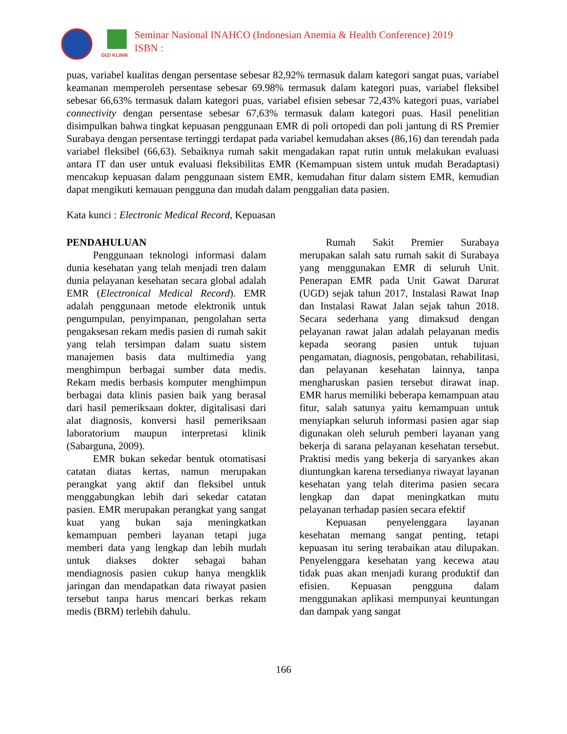GIZI KLINIK
Seminar Nasional INAHCO (Indonesian Anemia & Health Conference) 2019
ISBN :
puas, variabel kualitas dengan persentase sebesar 82,92% termasuk dalam kategori sangat puas, variabel keamanan memperoleh persentase sebesar 69.98% termasuk dalam kategori puas, variabel fleksibel sebesar 66,63% termasuk dalam kategori puas, variabel efisien sebesar 72,43% kategori puas, variabel connectivity dengan persentase sebesar 67,63% termasuk dalam kategori puas. Hasil penelitian disimpulkan bahwa tingkat kepuasan penggunaan EMR di poli ortopedi dan poli jantung di RS Premier Surabaya dengan persentase tertinggi terdapat pada variabel kemudahan akses (86,16) dan terendah pada variabel fleksibel (66,63). Sebaiknya rumah sakit mengadakan rapat rutin untuk melakukan evaluasi antara IT dan user untuk evaluasi fleksibilitas EMR (Kemampuan sistem untuk mudah Beradaptasi) mencakup kepuasan dalam penggunaan sistem EMR, kemudahan fitur dalam sistem EMR, kemudian dapat mengikuti kemauan pengguna dan mudah dalam penggalian data pasien.
Kata kunci : Electronic Medical Record, Kepuasan
PENDAHULUAN
Penggunaan teknologi informasi dalam dunia kesehatan yang telah menjadi tren dalam dunia pelayanan kesehatan secara global adalah EMR (Electronical Medical Record). EMR adalah penggunaan metode elektronik untuk pengumpulan, penyimpanan, pengolahan serta pengaksesan rekam medis pasien di rumah sakit yang telah tersimpan dalam suatu sistem manajemen basis data multimedia yang menghimpun berbagai sumber data medis. Rekam medis berbasis komputer menghimpun berbagai data klinis pasien baik yang berasal dari hasil pemeriksaan dokter, digitalisasi dari alat diagnosis, konversi hasil pemeriksaan laboratorium maupun interpretasi klinik (Sabarguna, 2009).
EMR bukan sekedar bentuk otomatisasi catatan diatas kertas, namun merupakan perangkat yang aktif dan fleksibel untuk menggabungkan lebih dari sekedar catatan pasien. EMR merupakan perangkat yang sangat kuat yang bukan saja meningkatkan kemampuan pemberi layanan tetapi juga memberi data yang lengkap dan lebih mudah untuk diakses dokter sebagai bahan mendiagnosis pasien cukup hanya mengklik jaringan dan mendapatkan data riwayat pasien tersebut tanpa harus mencari berkas rekam medis (BRM) terlebih dahulu.
Rumah Sakit Premier Surabaya merupakan salah satu rumah sakit di Surabaya yang menggunakan EMR di seluruh Unit. Penerapan EMR pada Unit Gawat Darurat (UGD) sejak tahun 2017, Instalasi Rawat Inap dan Instalasi Rawat Jalan sejak tahun 2018. Secara sederhana yang dimaksud dengan pelayanan rawat jalan adalah pelayanan medis kepada seorang pasien untuk tujuan pengamatan, diagnosis, pengobatan, rehabilitasi, dan pelayanan kesehatan lainnya, tanpa mengharuskan pasien tersebut dirawat inap. EMR harus memiliki beberapa kemampuan atau fitur, salah satunya yaitu kemampuan untuk menyiapkan seluruh informasi pasien agar siap digunakan oleh seluruh pemberi layanan yang bekerja di sarana pelayanan kesehatan tersebut. Praktisi medis yang bekerja di saryankes akan diuntungkan karena tersedianya riwayat layanan kesehatan yang telah diterima pasien secara lengkap dan dapat meningkatkan mutu pelayanan terhadap pasien secara efektif
Kepuasan penyelenggara layanan kesehatan memang sangat penting, tetapi kepuasan itu sering terabaikan atau dilupakan. Penyelenggara kesehatan yang kecewa atau tidak puas akan menjadi kurang produktif dan efisien. Kepuasan pengguna dalam menggunakan aplikasi mempunyai keuntungan dan dampak yang sangat
166